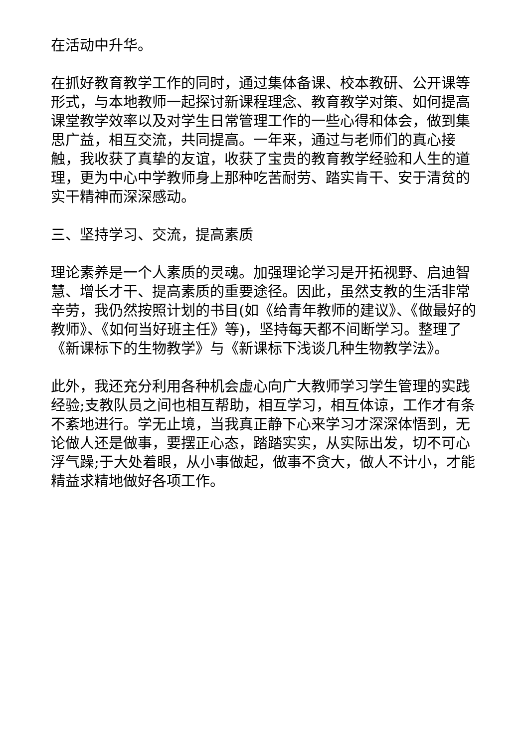在活动中升华。
在抓好教育教学工作的同时，通过集体备课、校本教研、公开课等形式，与本地教师一起探讨新课程理念、教育教学对策、如何提高课堂教学效率以及对学生日常管理工作的一些心得和体会，做到集思广益，相互交流，共同提高。一年来，通过与老师们的真心接触，我收获了真挚的友谊，收获了宝贵的教育教学经验和人生的道理，更为中心中学教师身上那种吃苦耐劳、踏实肯干、安于清贫的实干精神而深深感动。
三、坚持学习、交流，提高素质
理论素养是一个人素质的灵魂。加强理论学习是开拓视野、启迪智慧、增长才干、提高素质的重要途径。因此，虽然支教的生活非常辛劳，我仍然按照计划的书目(如《给青年教师的建议》、《做最好的教师》、《如何当好班主任》等)，坚持每天都不间断学习。整理了《新课标下的生物教学》与《新课标下浅谈几种生物教学法》。
此外，我还充分利用各种机会虚心向广大教师学习学生管理的实践经验;支教队员之间也相互帮助，相互学习，相互体谅，工作才有条不紊地进行。学无止境，当我真正静下心来学习才深深体悟到，无论做人还是做事，要摆正心态，踏踏实实，从实际出发，切不可心浮气躁;于大处着眼，从小事做起，做事不贪大，做人不计小，才能精益求精地做好各项工作。